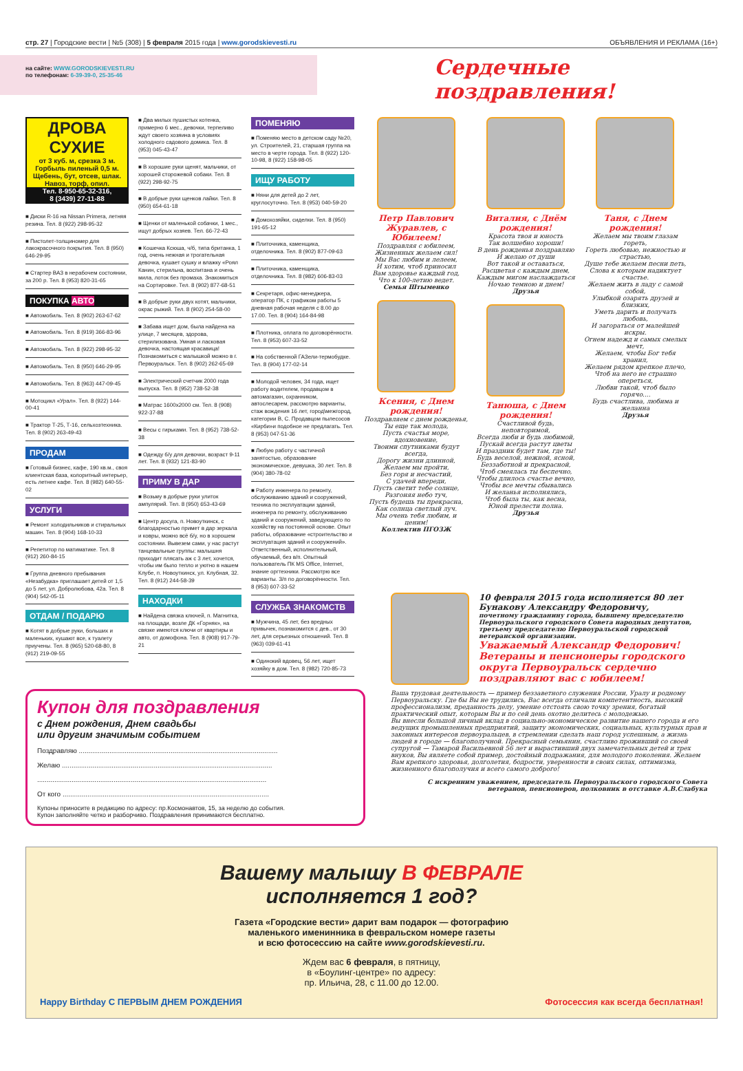стр. 27 | Городские вести | №5 (308) | 5 февраля 2015 года | www.gorodskievesti.ru
ОБЪЯВЛЕНИЯ И РЕКЛАМА (16+)
на сайте: WWW.GORODSKIEVESTI.RU
по телефонам: 6-39-39-0, 25-35-46
Сердечные поздравления!
ДРОВА СУХИЕ
от 3 куб. м, срезка 3 м.
Горбыль пиленый 0,5 м.
Щебень, бут, отсев, шлак.
Навоз, торф, опил.
Тел. 8-950-65-32-316,
8 (3439) 27-11-88
■ Диски R-16 на Nissan Primera, летняя резина. Тел. 8 (922) 298-95-32
■ Пистолет-толщиномер для лакокрасочного покрытия. Тел. 8 (950) 646-29-95
■ Стартер ВАЗ в нерабочем состоянии, за 200 р. Тел. 8 (953) 820-31-65
ПОКУПКА АВТО
■ Автомобиль. Тел. 8 (902) 263-67-62
■ Автомобиль. Тел. 8 (919) 366-83-96
■ Автомобиль. Тел. 8 (922) 298-95-32
■ Автомобиль. Тел. 8 (950) 646-29-95
■ Автомобиль. Тел. 8 (963) 447-09-45
■ Мотоцикл «Урал». Тел. 8 (922) 144-00-41
■ Трактор Т-25, Т-16, сельхозтехника. Тел. 8 (902) 263-49-43
ПРОДАМ
■ Готовый бизнес, кафе, 190 кв.м., своя клиентская база, колоритный интерьер, есть летнее кафе. Тел. 8 (982) 640-55-02
УСЛУГИ
■ Ремонт холодильников и стиральных машин. Тел. 8 (904) 168-10-33
■ Репетитор по матиматике. Тел. 8 (912) 260-84-15
■ Группа дневного пребывания «Незабудка» приглашает детей от 1,5 до 5 лет, ул. Добролюбова, 42а. Тел. 8 (904) 542-05-11
ОТДАМ / ПОДАРЮ
■ Котят в добрые руки, больших и маленьких, кушают все, к туалету приучены. Тел. 8 (965) 520-68-80, 8 (912) 219-09-55
■ Два милых пушистых котенка, примерно 6 мес., девочки, терпеливо ждут своего хозяина в условиях холодного садового домика. Тел. 8 (953) 045-43-47
■ В хорошие руки щенят, мальчики, от хорошей сторожевой собаки. Тел. 8 (922) 298-92-75
■ В добрые руки щенков лайки. Тел. 8 (950) 654-61-18
■ Щенки от маленькой собачки, 1 мес., ищут добрых хозяев. Тел. 66-72-43
■ Кошечка Ксюша, ч/б, типа британка, 1 год, очень нежная и трогательная девочка, кушает сушку и влажку «Роял Канин, стерильна, воспитана и очень мила, лоток без промаха. Знакомиться на Сортировке. Тел. 8 (902) 877-68-51
■ В добрые руки двух котят, мальчики, окрас рыжий. Тел. 8 (902) 254-58-00
■ Забава ищет дом, была найдена на улице, 7 месяцев, здорова, стерилизована. Умная и ласковая девочка, настоящая красавица! Познакомиться с малышкой можно в г. Первоуральск. Тел. 8 (902) 262-65-69
■ Электрический счетчик 2000 года выпуска. Тел. 8 (952) 738-52-38
■ Матрас 1600х2000 см. Тел. 8 (908) 922-37-88
■ Весы с гирьками. Тел. 8 (952) 738-52-38
■ Одежду б/у для девочки, возраст 9-11 лет. Тел. 8 (932) 121-83-90
ПРИМУ В ДАР
■ Возьму в добрые руки улиток ампулярий. Тел. 8 (950) 653-43-69
■ Центр досуга, п. Новоуткинск, с благодарностью примет в дар зеркала и ковры, можно всё б/у, но в хорошем состоянии. Вывезем сами, у нас растут танцевальные группы: малышня приходит плясать аж с 3 лет, хочется, чтобы им было тепло и уютно в нашем Клубе, п. Новоуткинск, ул. Клубная, 32. Тел. 8 (912) 244-58-39
НАХОДКИ
■ Найдена связка ключей, п. Магнитка, на площади, возле ДК «Горняк», на связке имеются ключи от квартиры и авто, от домофона. Тел. 8 (908) 917-79-21
ПОМЕНЯЮ
■ Поменяю место в детском саду №20, ул. Строителей, 21, старшая группа на место в черте города. Тел. 8 (922) 120-10-98, 8 (922) 158-98-05
ИЩУ РАБОТУ
■ Няни для детей до 2 лет, круглосуточно. Тел. 8 (953) 040-59-20
■ Домохозяйки, сиделки. Тел. 8 (950) 191-65-12
■ Плиточника, каменщика, отделочника. Тел. 8 (902) 877-09-63
■ Плиточника, каменщика, отделочника. Тел. 8 (982) 606-83-03
■ Секретаря, офис-менеджера, оператор ПК, с графиком работы 5 дневная рабочая неделя с 8.00 до 17.00. Тел. 8 (904) 164-84-98
■ Плотника, оплата по договорённости. Тел. 8 (953) 607-33-52
■ На собственной ГАЗели-термобудке. Тел. 8 (904) 177-02-14
■ Молодой человек, 34 года, ищет работу водителем, продавцом в автомагазин, охранником, автослесарем, рассмотрю варианты, стаж вождения 16 лет, город\межгород, категории В, С. Продавцом пылесосов «Кирби»и подобное не предлагать. Тел. 8 (953) 047-51-36
■ Любую работу с частичной занятостью, образование экономическое, девушка, 30 лет. Тел. 8 (904) 380-78-02
■ Работу инженера по ремонту, обслуживанию зданий и сооружений, техника по эксплуатации зданий, инженера по ремонту, обслуживанию зданий и сооружений, заведующего по хозяйству на постоянной основе. Опыт работы, образование «строительство и эксплуатация зданий и сооружений». Ответственный, исполнительный, обучаемый, без в/п. Опытный пользователь ПК MS Office, Internet, знание оргтехники. Рассмотрю все варианты. З/п по договорённости. Тел. 8 (953) 607-33-52
СЛУЖБА ЗНАКОМСТВ
■ Мужчина, 45 лет, без вредных привычек, познакомится с дев., от 30 лет, для серьезных отношений. Тел. 8 (963) 039-61-41
■ Одинокий вдовец, 56 лет, ищет хозяйку в дом. Тел. 8 (982) 720-85-73
Петр Павлович Журавлев, с Юбилеем!
Поздравляя с юбилеем,
Жизненных желаем сил!
Мы Вас любим и лелеем,
И хотим, чтоб приносил
Вам здоровье каждый год,
Что к 100-летию ведет.
Семья Штыменко
Ксения, с Днем рождения!
Поздравляем с днем рожденья,
Ты еще так молода,
Пусть счастья море, вдохновение,
Твоими спутниками будут всегда,
Дорогу жизни длинной,
Желаем мы пройти,
Без горя и несчастий,
С удачей впереди,
Пусть светит тебе солнце,
Разгоняя небо туч,
Пусть будешь ты прекрасна,
Как солнца светлый луч.
Мы очень тебя любим, и ценим!
Коллектив ПГОЗЖ
Виталия, с Днём рождения!
Красота твоя и юность
Так волшебно хороши!
В день рожденья поздравляю
И желаю от души
Вот такой и оставаться,
Расцветая с каждым днем,
Каждым мигом наслаждаться
Ночью темною и днем!
Друзья
Танюша, с Днем рождения!
Счастливой будь, неповторимой,
Всегда люби и будь любимой,
Пускай всегда растут цветы
И праздник будет там, где ты!
Будь веселой, нежной, ясной,
Беззаботной и прекрасной,
Чтоб смеялась ты беспечно,
Чтобы длилось счастье вечно,
Чтобы все мечты сбывались
И желанья исполнялись,
Чтоб была ты, как весна,
Юной прелести полна.
Друзья
Таня, с Днем рождения!
Желаем мы твоим глазам гореть,
Гореть любовью, нежностью и страстью,
Душе тебе желаем песни петь,
Слова к которым надиктует счастье.
Желаем жить в ладу с самой собой,
Улыбкой озарять друзей и близких,
Уметь дарить и получать любовь,
И загораться от малейшей искры.
Огнем надежд и самых смелых мечт,
Желаем, чтобы Бог тебя хранил,
Желаем рядом крепкое плечо,
Чтоб на него не страшно опереться,
Любви такой, чтоб было горячо....
Будь счастлива, любима и желанна
Друзья
Купон для поздравления
с Днем рождения, Днем свадьбы
или другим значимым событием
Поздравляю ........................................................................................................
Желаю ..............................................................................................................
........................................................................................................................
От кого ............................................................................................................
Купоны приносите в редакцию по адресу: пр.Космонавтов, 15, за неделю до события.
Купон заполняйте четко и разборчиво. Поздравления принимаются бесплатно.
10 февраля 2015 года исполняется 80 лет Бунакову Александру Федоровичу,
почетному гражданину города, бывшему председателю Первоуральского городского Совета народных депутатов, третьему председателю Первоуральской городской ветеранской организации.
Уважаемый Александр Федорович!
Ветераны и пенсионеры городского округа Первоуральск сердечно поздравляют вас с юбилеем!
Ваша трудовая деятельность — пример беззаветного служения России, Уралу и родному Первоуральску. Где бы Вы не трудились, Вас всегда отличали компетентность, высокий профессионализм, преданность делу, умение отстоять свою точку зрения, богатый практический опыт, которым Вы и по сей день охотно делитесь с молодежью.
Вы внесли большой личный вклад в социально-экономическое развитие нашего города и его ведущих промышленных предприятий, защиту экономических, социальных, культурных прав и законных интересов первоуральцев, в стремлении сделать наш город успешным, а жизнь людей в городе — благополучной. Прекрасный семьянин, счастливо проживший со своей супругой — Тамарой Васильевной 56 лет и вырастивший двух замечательных детей и трех внуков, Вы являете собой пример, достойный подражания, для молодого поколения. Желаем Вам крепкого здоровья, долголетия, бодрости, уверенности в своих силах, оптимизма, жизненного благополучия и всего самого доброго!
С искренним уважением, председатель Первоуральского городского Совета ветеранов, пенсионеров, полковник в отставке А.В.Слабука
Вашему малышу В ФЕВРАЛЕ
исполняется 1 год?
Газета «Городские вести» дарит вам подарок — фотографию
маленького именинника в февральском номере газеты
и всю фотосессию на сайте www.gorodskievesti.ru.
Ждем вас 6 февраля, в пятницу,
в «Боулинг-центре» по адресу:
пр. Ильича, 28, с 11.00 до 12.00.
Happy Birthday С ПЕРВЫМ ДНЕМ РОЖДЕНИЯ Фотосессия как всегда бесплатная!